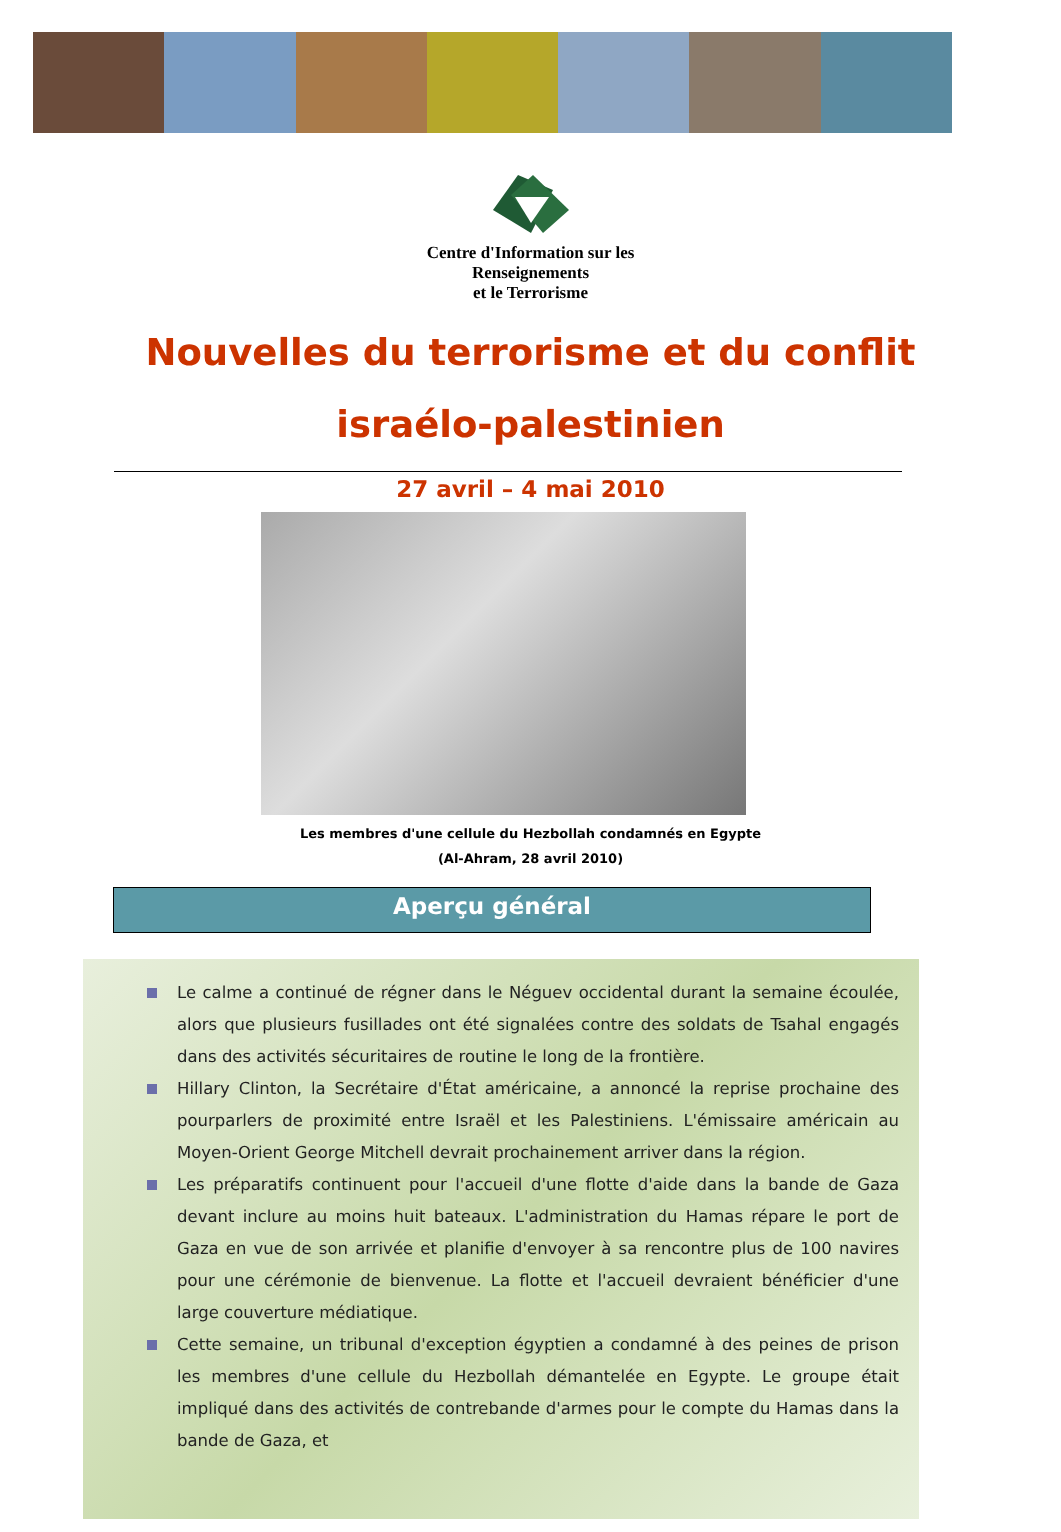Centre d'Information sur les
Renseignements
et le Terrorisme
Nouvelles du terrorisme et du conflit
israélo-palestinien
27 avril – 4 mai 2010
Les membres d'une cellule du Hezbollah condamnés en Egypte
(Al-Ahram, 28 avril 2010)
Aperçu général
Le calme a continué de régner dans le Néguev occidental durant la semaine écoulée, alors que plusieurs fusillades ont été signalées contre des soldats de Tsahal engagés dans des activités sécuritaires de routine le long de la frontière.
Hillary Clinton, la Secrétaire d'État américaine, a annoncé la reprise prochaine des pourparlers de proximité entre Israël et les Palestiniens. L'émissaire américain au Moyen-Orient George Mitchell devrait prochainement arriver dans la région.
Les préparatifs continuent pour l'accueil d'une flotte d'aide dans la bande de Gaza devant inclure au moins huit bateaux. L'administration du Hamas répare le port de Gaza en vue de son arrivée et planifie d'envoyer à sa rencontre plus de 100 navires pour une cérémonie de bienvenue. La flotte et l'accueil devraient bénéficier d'une large couverture médiatique.
Cette semaine, un tribunal d'exception égyptien a condamné à des peines de prison les membres d'une cellule du Hezbollah démantelée en Egypte. Le groupe était impliqué dans des activités de contrebande d'armes pour le compte du Hamas dans la bande de Gaza, et